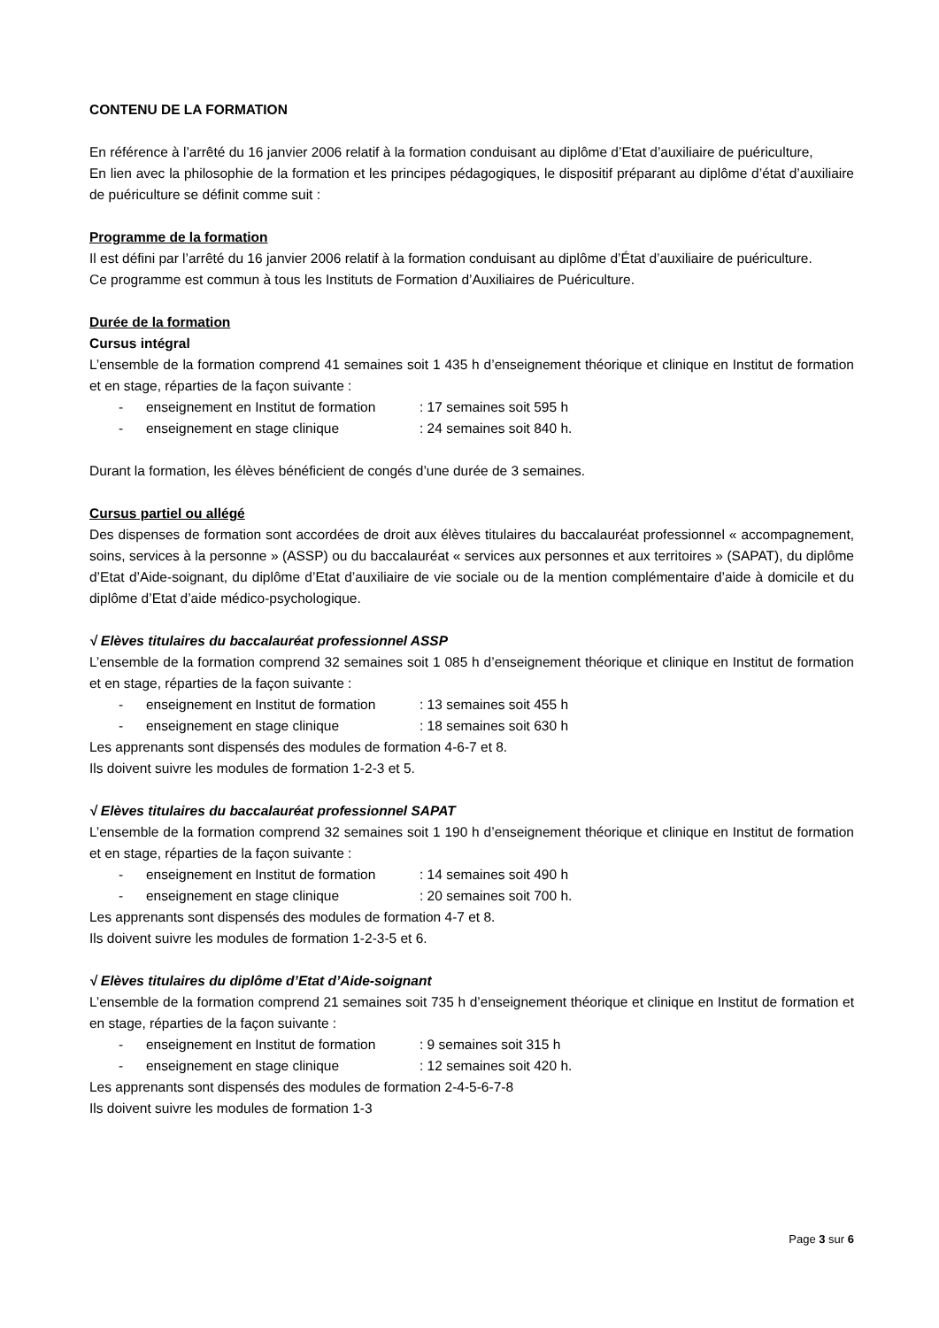CONTENU DE LA FORMATION
En référence à l’arrêté du 16 janvier 2006 relatif à la formation conduisant au diplôme d’Etat d’auxiliaire de puériculture,
En lien avec la philosophie de la formation et les principes pédagogiques, le dispositif préparant au diplôme d’état d’auxiliaire de puériculture se définit comme suit :
Programme de la formation
Il est défini par l’arrêté du 16 janvier 2006 relatif à la formation conduisant au diplôme d’État d’auxiliaire de puériculture.
Ce programme est commun à tous les Instituts de Formation d’Auxiliaires de Puériculture.
Durée de la formation
Cursus intégral
L’ensemble de la formation comprend 41 semaines soit 1 435 h d’enseignement théorique et clinique en Institut de formation et en stage, réparties de la façon suivante :
- enseignement en Institut de formation: 17 semaines soit 595 h
- enseignement en stage clinique: 24 semaines soit 840 h.
Durant la formation, les élèves bénéficient de congés d’une durée de 3 semaines.
Cursus partiel ou allégé
Des dispenses de formation sont accordées de droit aux élèves titulaires du baccalauréat professionnel « accompagnement, soins, services à la personne » (ASSP) ou du baccalauréat « services aux personnes et aux territoires » (SAPAT), du diplôme d’Etat d’Aide-soignant, du diplôme d’Etat d’auxiliaire de vie sociale ou de la mention complémentaire d’aide à domicile et du diplôme d’Etat d’aide médico-psychologique.
√ Elèves titulaires du baccalauréat professionnel ASSP
L’ensemble de la formation comprend 32 semaines soit 1 085 h d’enseignement théorique et clinique en Institut de formation et en stage, réparties de la façon suivante :
- enseignement en Institut de formation: 13 semaines soit 455 h
- enseignement en stage clinique: 18 semaines soit 630 h
Les apprenants sont dispensés des modules de formation 4-6-7 et 8.
Ils doivent suivre les modules de formation 1-2-3 et 5.
√ Elèves titulaires du baccalauréat professionnel SAPAT
L’ensemble de la formation comprend 32 semaines soit 1 190 h d’enseignement théorique et clinique en Institut de formation et en stage, réparties de la façon suivante :
- enseignement en Institut de formation: 14 semaines soit 490 h
- enseignement en stage clinique: 20 semaines soit 700 h.
Les apprenants sont dispensés des modules de formation 4-7 et 8.
Ils doivent suivre les modules de formation 1-2-3-5 et 6.
√ Elèves titulaires du diplôme d’Etat d’Aide-soignant
L’ensemble de la formation comprend 21 semaines soit 735 h d’enseignement théorique et clinique en Institut de formation et en stage, réparties de la façon suivante :
- enseignement en Institut de formation: 9 semaines soit 315 h
- enseignement en stage clinique: 12 semaines soit 420 h.
Les apprenants sont dispensés des modules de formation 2-4-5-6-7-8
Ils doivent suivre les modules de formation 1-3
Page 3 sur 6